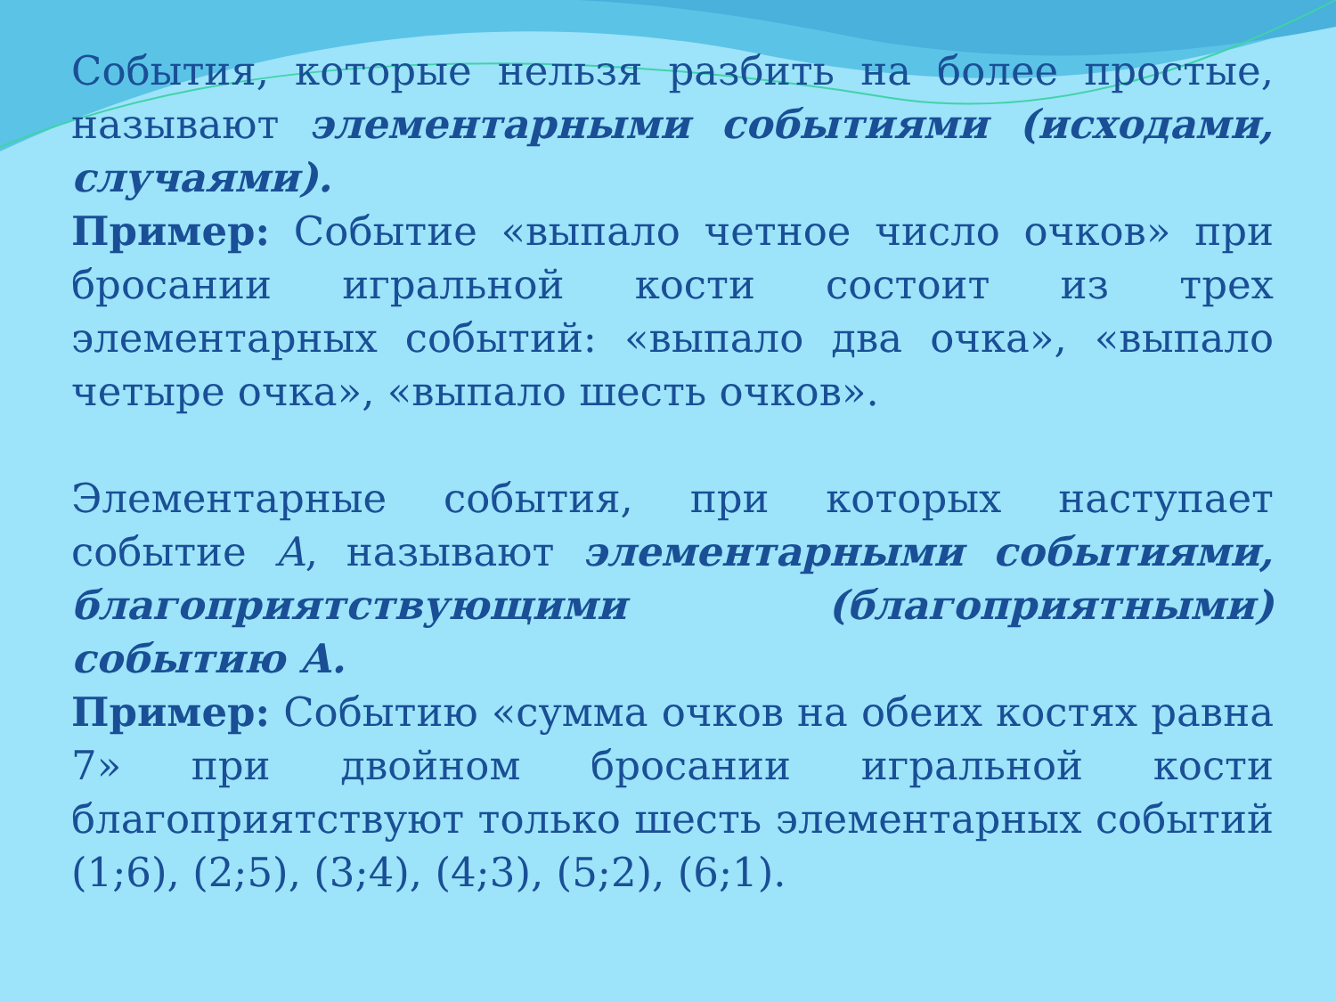События, которые нельзя разбить на более простые, называют элементарными событиями (исходами, случаями).
Пример: Событие «выпало четное число очков» при бросании игральной кости состоит из трех элементарных событий: «выпало два очка», «выпало четыре очка», «выпало шесть очков».
Элементарные события, при которых наступает событие А, называют элементарными событиями, благоприятствующими (благоприятными) событию А.
Пример: Событию «сумма очков на обеих костях равна 7» при двойном бросании игральной кости благоприятствуют только шесть элементарных событий (1;6), (2;5), (3;4), (4;3), (5;2), (6;1).